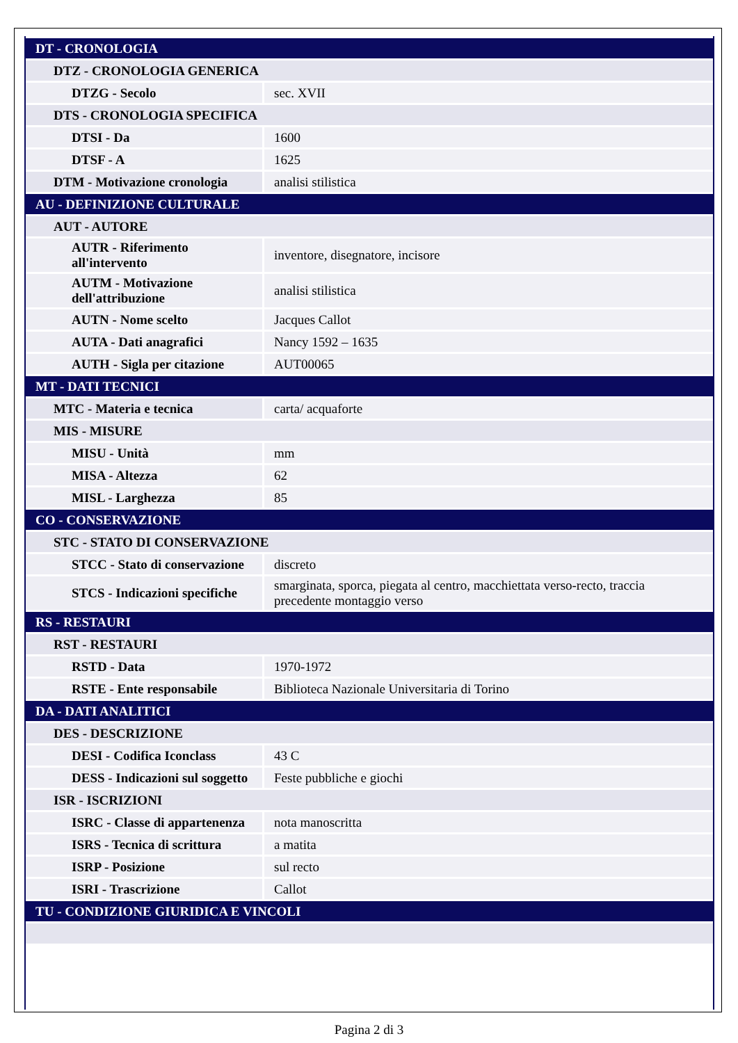| DT - CRONOLOGIA | |
| DTZ - CRONOLOGIA GENERICA | |
| DTZG - Secolo | sec. XVII |
| DTS - CRONOLOGIA SPECIFICA | |
| DTSI - Da | 1600 |
| DTSF - A | 1625 |
| DTM - Motivazione cronologia | analisi stilistica |
| AU - DEFINIZIONE CULTURALE | |
| AUT - AUTORE | |
| AUTR - Riferimento all'intervento | inventore, disegnatore, incisore |
| AUTM - Motivazione dell'attribuzione | analisi stilistica |
| AUTN - Nome scelto | Jacques Callot |
| AUTA - Dati anagrafici | Nancy 1592 – 1635 |
| AUTH - Sigla per citazione | AUT00065 |
| MT - DATI TECNICI | |
| MTC - Materia e tecnica | carta/ acquaforte |
| MIS - MISURE | |
| MISU - Unità | mm |
| MISA - Altezza | 62 |
| MISL - Larghezza | 85 |
| CO - CONSERVAZIONE | |
| STC - STATO DI CONSERVAZIONE | |
| STCC - Stato di conservazione | discreto |
| STCS - Indicazioni specifiche | smarginata, sporca, piegata al centro, macchiettata verso-recto, traccia precedente montaggio verso |
| RS - RESTAURI | |
| RST - RESTAURI | |
| RSTD - Data | 1970-1972 |
| RSTE - Ente responsabile | Biblioteca Nazionale Universitaria di Torino |
| DA - DATI ANALITICI | |
| DES - DESCRIZIONE | |
| DESI - Codifica Iconclass | 43 C |
| DESS - Indicazioni sul soggetto | Feste pubbliche e giochi |
| ISR - ISCRIZIONI | |
| ISRC - Classe di appartenenza | nota manoscritta |
| ISRS - Tecnica di scrittura | a matita |
| ISRP - Posizione | sul recto |
| ISRI - Trascrizione | Callot |
| TU - CONDIZIONE GIURIDICA E VINCOLI | |
Pagina 2 di 3